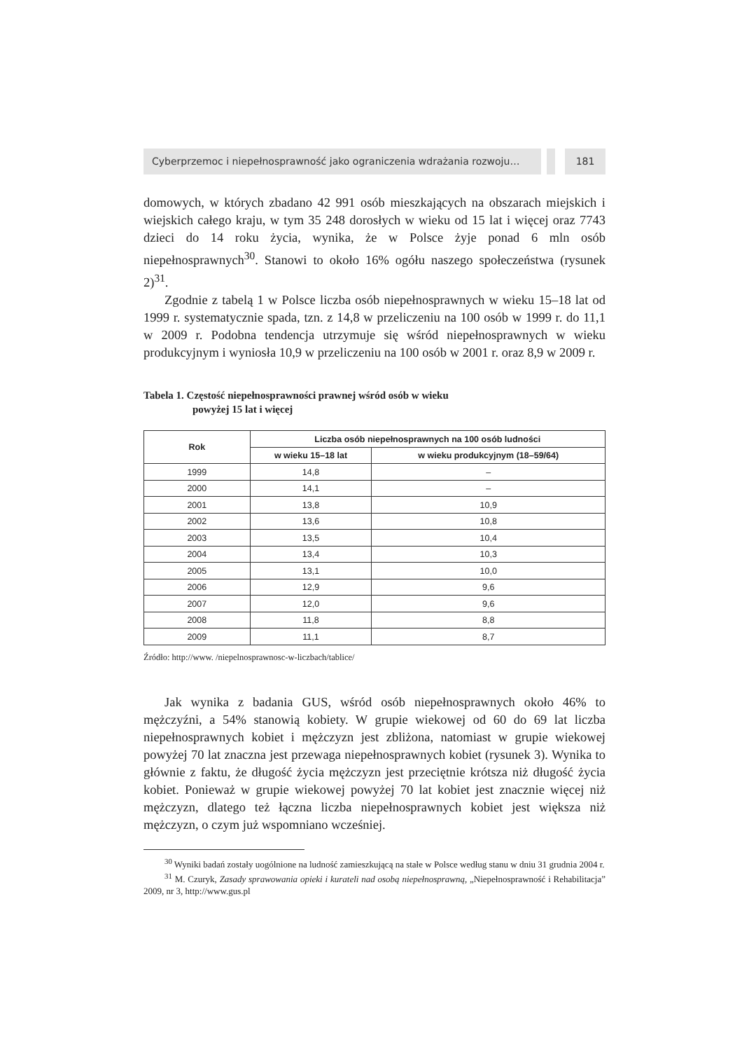Cyberprzemoc i niepełnosprawność jako ograniczenia wdrażania rozwoju…
181
domowych, w których zbadano 42 991 osób mieszkających na obszarach miejskich i wiejskich całego kraju, w tym 35 248 dorosłych w wieku od 15 lat i więcej oraz 7743 dzieci do 14 roku życia, wynika, że w Polsce żyje ponad 6 mln osób niepełnosprawnych<sup>30</sup>. Stanowi to około 16% ogółu naszego społeczeństwa (rysunek 2)<sup>31</sup>.
Zgodnie z tabelą 1 w Polsce liczba osób niepełnosprawnych w wieku 15–18 lat od 1999 r. systematycznie spada, tzn. z 14,8 w przeliczeniu na 100 osób w 1999 r. do 11,1 w 2009 r. Podobna tendencja utrzymuje się wśród niepełnosprawnych w wieku produkcyjnym i wyniosła 10,9 w przeliczeniu na 100 osób w 2001 r. oraz 8,9 w 2009 r.
Tabela 1. Częstość niepełnosprawności prawnej wśród osób w wieku
powyżej 15 lat i więcej
| Rok | Liczba osób niepełnosprawnych na 100 osób ludności | |
| --- | --- | --- |
| | w wieku 15–18 lat | w wieku produkcyjnym (18–59/64) |
| 1999 | 14,8 | – |
| 2000 | 14,1 | – |
| 2001 | 13,8 | 10,9 |
| 2002 | 13,6 | 10,8 |
| 2003 | 13,5 | 10,4 |
| 2004 | 13,4 | 10,3 |
| 2005 | 13,1 | 10,0 |
| 2006 | 12,9 | 9,6 |
| 2007 | 12,0 | 9,6 |
| 2008 | 11,8 | 8,8 |
| 2009 | 11,1 | 8,7 |
Źródło: http://www. /niepelnosprawnosc-w-liczbach/tablice/
Jak wynika z badania GUS, wśród osób niepełnosprawnych około 46% to mężczyźni, a 54% stanowią kobiety. W grupie wiekowej od 60 do 69 lat liczba niepełnosprawnych kobiet i mężczyzn jest zbliżona, natomiast w grupie wiekowej powyżej 70 lat znaczna jest przewaga niepełnosprawnych kobiet (rysunek 3). Wynika to głównie z faktu, że długość życia mężczyzn jest przeciętnie krótsza niż długość życia kobiet. Ponieważ w grupie wiekowej powyżej 70 lat kobiet jest znacznie więcej niż mężczyzn, dlatego też łączna liczba niepełnosprawnych kobiet jest większa niż mężczyzn, o czym już wspomniano wcześniej.
<sup>30</sup> Wyniki badań zostały uogólnione na ludność zamieszkującą na stałe w Polsce według stanu w dniu 31 grudnia 2004 r.
<sup>31</sup> M. Czuryk, Zasady sprawowania opieki i kurateli nad osobą niepełnosprawną, „Niepełnosprawność i Rehabilitacja” 2009, nr 3, http://www.gus.pl